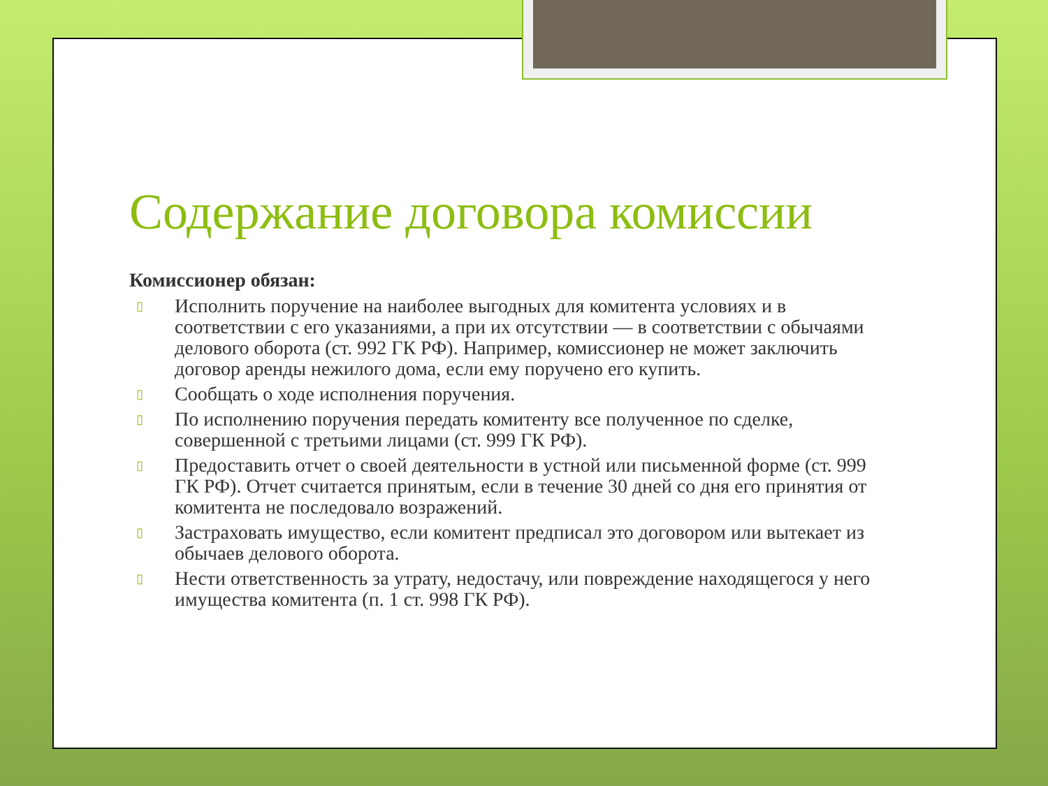Содержание договора комиссии
Комиссионер обязан:
▯ Исполнить поручение на наиболее выгодных для комитента условиях и в соответствии с его указаниями, а при их отсутствии — в соответствии с обычаями делового оборота (ст. 992 ГК РФ). Например, комиссионер не может заключить договор аренды нежилого дома, если ему поручено его купить.
▯ Сообщать о ходе исполнения поручения.
▯ По исполнению поручения передать комитенту все полученное по сделке, совершенной с третьими лицами (ст. 999 ГК РФ).
▯ Предоставить отчет о своей деятельности в устной или письменной форме (ст. 999 ГК РФ). Отчет считается принятым, если в течение 30 дней со дня его принятия от комитента не последовало возражений.
▯ Застраховать имущество, если комитент предписал это договором или вытекает из обычаев делового оборота.
▯ Нести ответственность за утрату, недостачу, или повреждение находящегося у него имущества комитента (п. 1 ст. 998 ГК РФ).